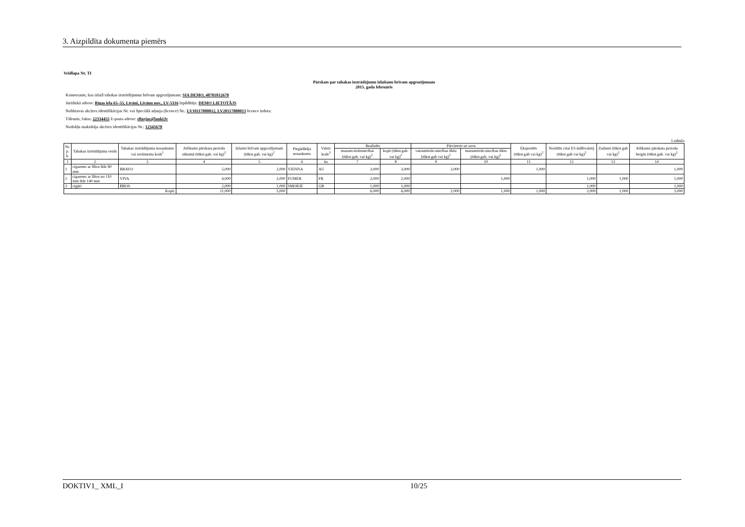3. Aizpildīta dokumenta piemērs
Veidlapa Nr. TI
Pārskats par tabakas izstrādājumu izlaišanu brīvam apgrozījumam
2015. gada februāris
Komersants, kas izlaiž tabakas izstrādājumus brīvam apgrozījumam: SIA DEMO, 48701012678
Juridiskā adrese: Rīgas iela 65–55, Līvāni, Līvānu nov., LV-5316 Izpildītājs: DEMO LIETOTĀJS
Noliktavas akcīzes identifikācijas Nr. vai Speciālā atļauja (licence) Nr.: LV10117800012, LV20117800013 licence izdota:
Tālrunis, fakss: 22334455 E-pasta adrese: elizejas@lauki.lv
Nodokļu maksātāja akcīzes identifikācijas Nr.: 12345678
1.tabula
| Nr. p. k. | Tabakas izstrādājuma veids | Tabakas izstrādājuma nosaukums vai sortimenta kods<sup>1</sup> | Atlikums pārskata perioda sākumā (tūkst.gab. vai kg)<sup>2</sup> | Izlaists brīvam apgrozījumam (tūkst.gab. vai kg)<sup>2</sup> | Piegādātāja nosaukums | Valsts kods<sup>3</sup> | Realizēts | | Pārvietots uz savu | | Eksportēts (tūkst.gab vai kg)<sup>2</sup> | Nosūtīts citai ES dalībvalstij (tūkst.gab vai kg)<sup>2</sup> | Zudumi (tūkst.gab vai kg)<sup>2</sup> | Atlikums pārskata perioda beigās (tūkst.gab. vai kg)<sup>2</sup> |
| --- | --- | --- | --- | --- | --- | --- | --- | --- | --- | --- | --- | --- | --- | --- |
| | | | | | | | mazum-tirdzniecībai (tūkst.gab. vai kg)<sup>2</sup> | kopā (tūkst.gab. vai kg)<sup>2</sup> | vairumtirdz-niecības tīklu (tūkst.gab vai kg)<sup>2</sup> | mazumtirdz-niecības tīklu (tūkst.gab. vai kg)<sup>2</sup> | | | | |
| 1 | 2 | 3 | 4 | 5 | 6 | 6a | 7 | 8 | 9 | 10 | 11 | 12 | 13 | 14 |
| 1 | cigaretes ar filtru līdz 80 mm | BRAVO | 5,000 | 2,000 | VIENNA | AU | 3,000 | 3,000 | 2,000 | | 1,000 | | | 1,000 |
| 2 | cigaretes ar filtru no 110 mm līdz 140 mm | VIVA | 4,000 | 2,000 | FUMER | FR | 2,000 | 2,000 | | 1,000 | | 1,000 | 1,000 | 1,000 |
| 3 | cigāri | BROS | 2,000 | 1,000 | SMOKIE | GB | 1,000 | 1,000 | | | | 1,000 | | 1,000 |
| Kopā: | | | 11,000 | 5,000 | | | 6,000 | 6,000 | 2,000 | 1,000 | 1,000 | 2,000 | 1,000 | 3,000 |
DOKTIV1_ XML_I 10/25